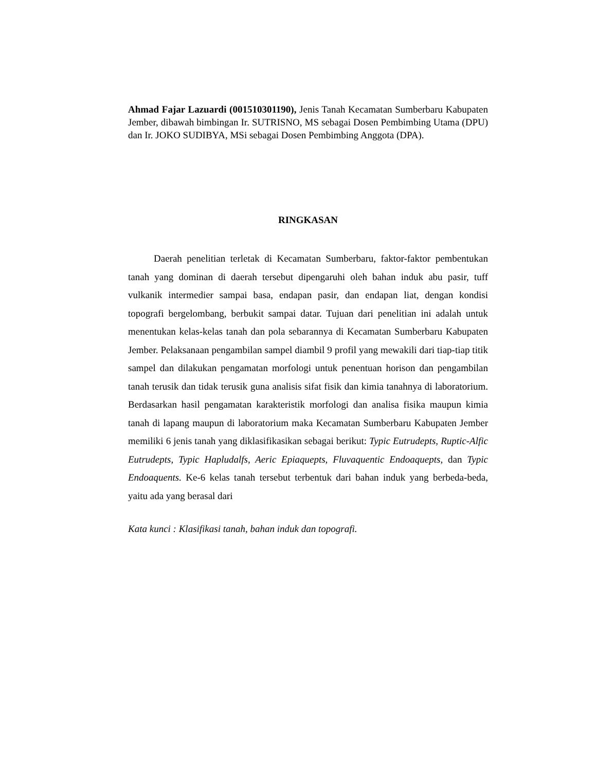Ahmad Fajar Lazuardi (001510301190), Jenis Tanah Kecamatan Sumberbaru Kabupaten Jember, dibawah bimbingan Ir. SUTRISNO, MS sebagai Dosen Pembimbing Utama (DPU) dan Ir. JOKO SUDIBYA, MSi sebagai Dosen Pembimbing Anggota (DPA).
RINGKASAN
Daerah penelitian terletak di Kecamatan Sumberbaru, faktor-faktor pembentukan tanah yang dominan di daerah tersebut dipengaruhi oleh bahan induk abu pasir, tuff vulkanik intermedier sampai basa, endapan pasir, dan endapan liat, dengan kondisi topografi bergelombang, berbukit sampai datar. Tujuan dari penelitian ini adalah untuk menentukan kelas-kelas tanah dan pola sebarannya di Kecamatan Sumberbaru Kabupaten Jember. Pelaksanaan pengambilan sampel diambil 9 profil yang mewakili dari tiap-tiap titik sampel dan dilakukan pengamatan morfologi untuk penentuan horison dan pengambilan tanah terusik dan tidak terusik guna analisis sifat fisik dan kimia tanahnya di laboratorium. Berdasarkan hasil pengamatan karakteristik morfologi dan analisa fisika maupun kimia tanah di lapang maupun di laboratorium maka Kecamatan Sumberbaru Kabupaten Jember memiliki 6 jenis tanah yang diklasifikasikan sebagai berikut: Typic Eutrudepts, Ruptic-Alfic Eutrudepts, Typic Hapludalfs, Aeric Epiaquepts, Fluvaquentic Endoaquepts, dan Typic Endoaquents. Ke-6 kelas tanah tersebut terbentuk dari bahan induk yang berbeda-beda, yaitu ada yang berasal dari
Kata kunci : Klasifikasi tanah, bahan induk dan topografi.